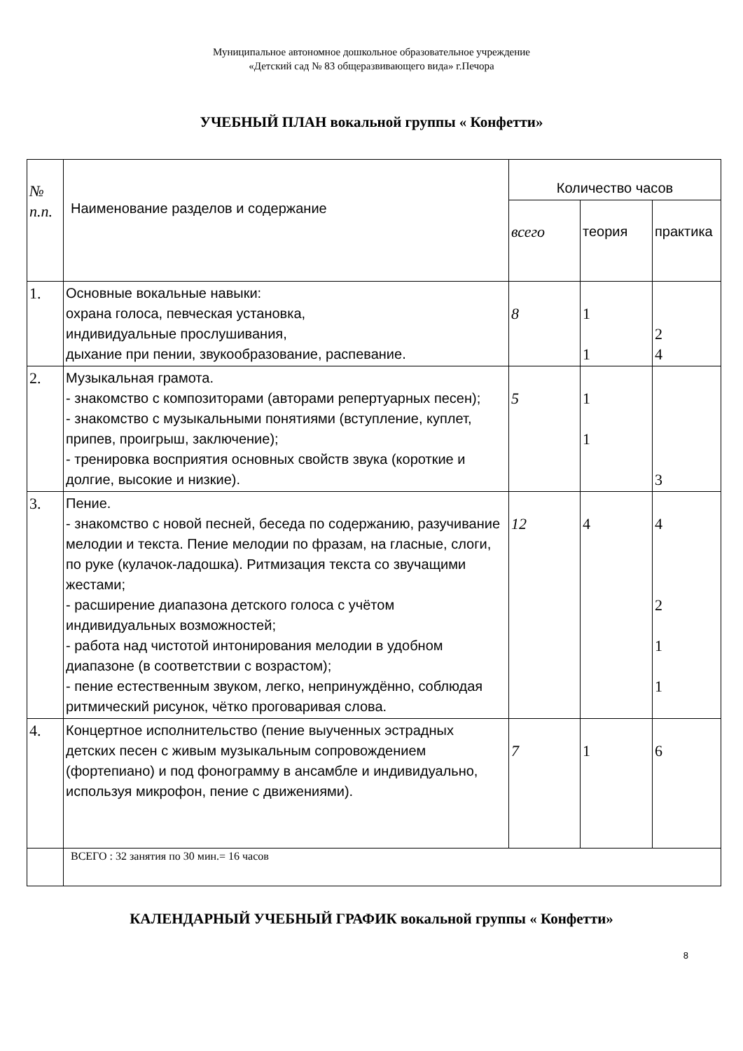Муниципальное автономное дошкольное образовательное учреждение
«Детский сад № 83 общеразвивающего вида» г.Печора
УЧЕБНЫЙ ПЛАН вокальной группы « Конфетти»
| № п.п. | Наименование разделов и содержание | Количество часов | | |
| --- | --- | --- | --- | --- |
| | | всего | теория | практика |
| 1. | Основные вокальные навыки: охрана голоса, певческая установка, индивидуальные прослушивания, дыхание при пении, звукообразование, распевание. | 8 | 1 1 | 2 4 |
| 2. | Музыкальная грамота. - знакомство с композиторами (авторами репертуарных песен); - знакомство с музыкальными понятиями (вступление, куплет, припев, проигрыш, заключение); - тренировка восприятия основных свойств звука (короткие и долгие, высокие и низкие). | 5 | 1 1 | 3 |
| 3. | Пение. - знакомство с новой песней, беседа по содержанию, разучивание мелодии и текста. Пение мелодии по фразам, на гласные, слоги, по руке (кулачок-ладошка). Ритмизация текста со звучащими жестами; - расширение диапазона детского голоса с учётом индивидуальных возможностей; - работа над чистотой интонирования мелодии в удобном диапазоне (в соответствии с возрастом); - пение естественным звуком, легко, непринуждённо, соблюдая ритмический рисунок, чётко проговаривая слова. | 12 | 4 | 4 2 1 1 |
| 4. | Концертное исполнительство (пение выученных эстрадных детских песен с живым музыкальным сопровождением (фортепиано) и под фонограмму в ансамбле и индивидуально, используя микрофон, пение с движениями). | 7 | 1 | 6 |
| | ВСЕГО : 32 занятия по 30 мин.= 16 часов | | | |
КАЛЕНДАРНЫЙ УЧЕБНЫЙ ГРАФИК вокальной группы « Конфетти»
8